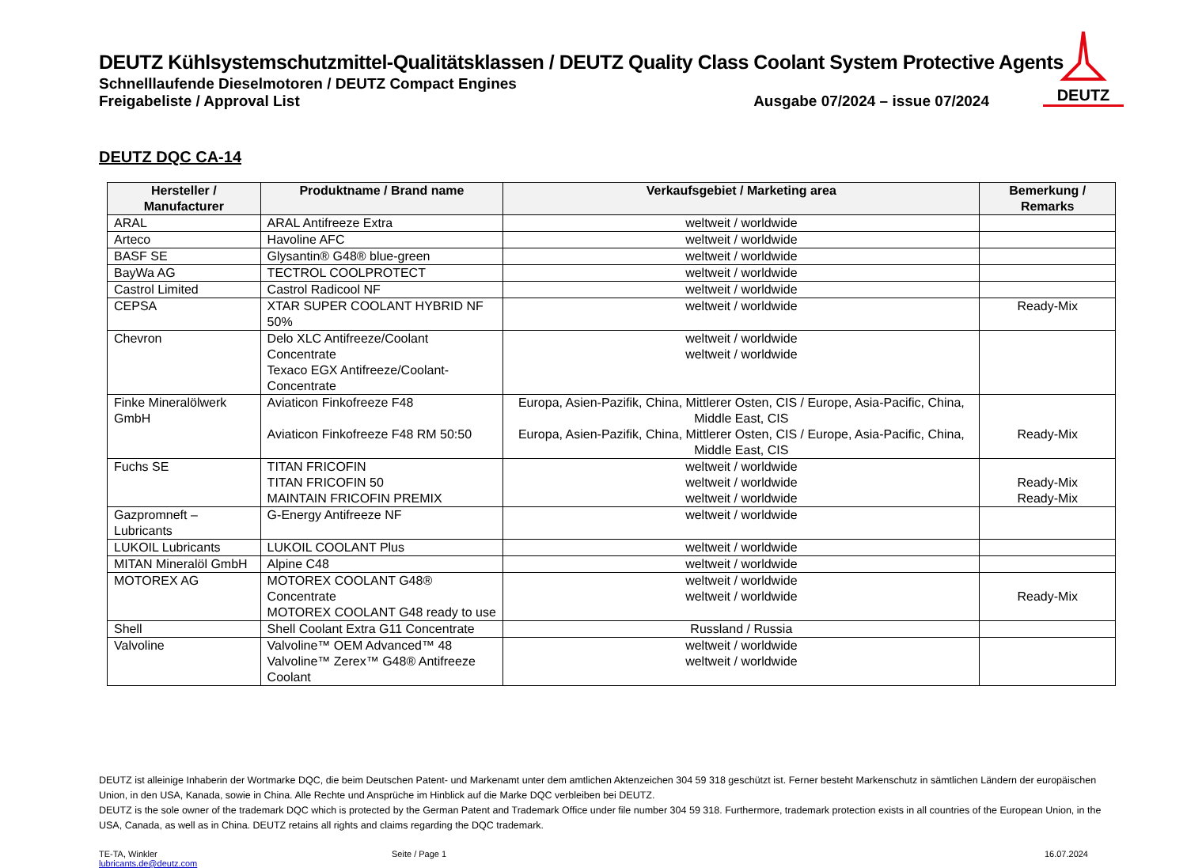DEUTZ
DEUTZ Kühlsystemschutzmittel-Qualitätsklassen / DEUTZ Quality Class Coolant System Protective Agents
Schnelllaufende Dieselmotoren / DEUTZ Compact Engines
Freigabeliste / Approval List Ausgabe 07/2024 – issue 07/2024
DEUTZ DQC CA-14
| Hersteller / Manufacturer | Produktname / Brand name | Verkaufsgebiet / Marketing area | Bemerkung / Remarks |
| --- | --- | --- | --- |
| ARAL | ARAL Antifreeze Extra | weltweit / worldwide | |
| Arteco | Havoline AFC | weltweit / worldwide | |
| BASF SE | Glysantin® G48® blue-green | weltweit / worldwide | |
| BayWa AG | TECTROL COOLPROTECT | weltweit / worldwide | |
| Castrol Limited | Castrol Radicool NF | weltweit / worldwide | |
| CEPSA | XTAR SUPER COOLANT HYBRID NF 50% | weltweit / worldwide | Ready-Mix |
| Chevron | Delo XLC Antifreeze/Coolant Concentrate Texaco EGX Antifreeze/Coolant- Concentrate | weltweit / worldwide weltweit / worldwide | |
| Finke Mineralölwerk GmbH | Aviaticon Finkofreeze F48 Aviaticon Finkofreeze F48 RM 50:50 | Europa, Asien-Pazifik, China, Mittlerer Osten, CIS / Europe, Asia-Pacific, China, Middle East, CIS Europa, Asien-Pazifik, China, Mittlerer Osten, CIS / Europe, Asia-Pacific, China, Middle East, CIS | Ready-Mix |
| Fuchs SE | TITAN FRICOFIN TITAN FRICOFIN 50 MAINTAIN FRICOFIN PREMIX | weltweit / worldwide weltweit / worldwide weltweit / worldwide | Ready-Mix Ready-Mix |
| Gazpromneft – Lubricants | G-Energy Antifreeze NF | weltweit / worldwide | |
| LUKOIL Lubricants | LUKOIL COOLANT Plus | weltweit / worldwide | |
| MITAN Mineralöl GmbH | Alpine C48 | weltweit / worldwide | |
| MOTOREX AG | MOTOREX COOLANT G48® Concentrate MOTOREX COOLANT G48 ready to use | weltweit / worldwide weltweit / worldwide | Ready-Mix |
| Shell | Shell Coolant Extra G11 Concentrate | Russland / Russia | |
| Valvoline | Valvoline™ OEM Advanced™ 48 Valvoline™ Zerex™ G48® Antifreeze Coolant | weltweit / worldwide weltweit / worldwide | |
DEUTZ ist alleinige Inhaberin der Wortmarke DQC, die beim Deutschen Patent- und Markenamt unter dem amtlichen Aktenzeichen 304 59 318 geschützt ist. Ferner besteht Markenschutz in sämtlichen Ländern der europäischen Union, in den USA, Kanada, sowie in China. Alle Rechte und Ansprüche im Hinblick auf die Marke DQC verbleiben bei DEUTZ.
DEUTZ is the sole owner of the trademark DQC which is protected by the German Patent and Trademark Office under file number 304 59 318. Furthermore, trademark protection exists in all countries of the European Union, in the USA, Canada, as well as in China. DEUTZ retains all rights and claims regarding the DQC trademark.
TE-TA, Winkler
lubricants.de@deutz.com
Seite / Page 1 16.07.2024